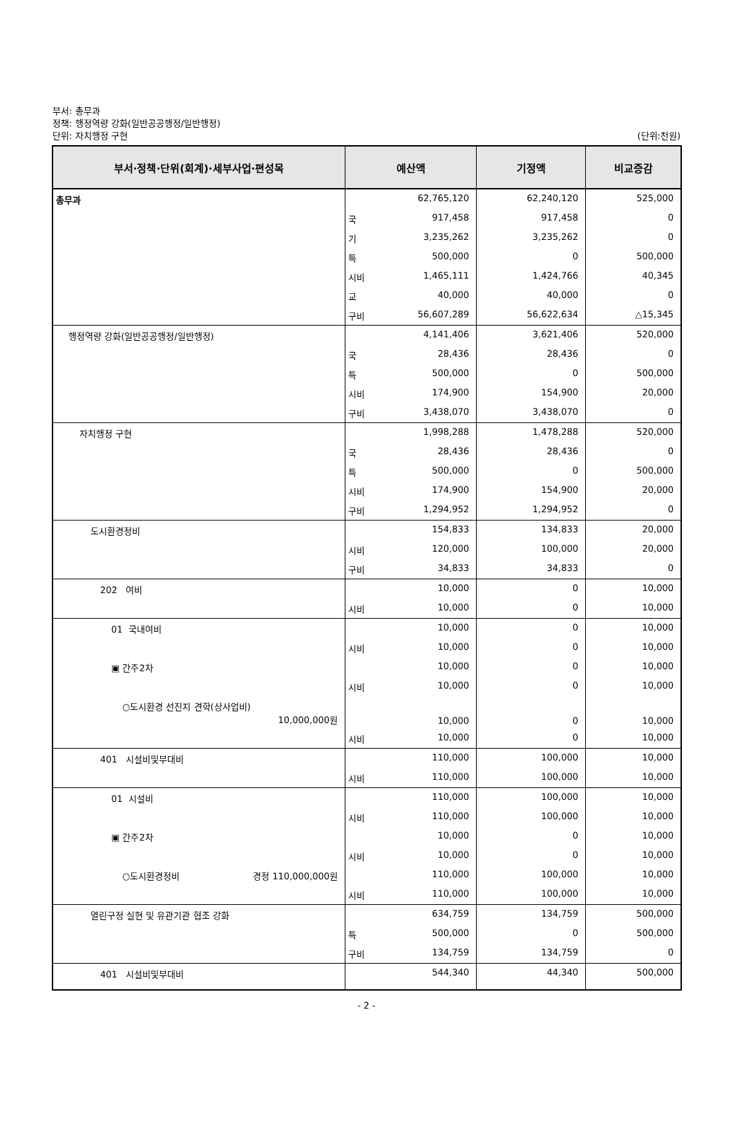부서: 총무과
정책: 행정역량 강화(일반공공행정/일반행정)
단위: 자치행정 구현
(단위:천원)
| 부서·정책·단위(회계)·세부사업·편성목 | 예산액 | | 기정액 | 비교증감 |
| --- | --- | --- | --- | --- |
| 총무과 | | 62,765,120 | 62,240,120 | 525,000 |
| | 국 | 917,458 | 917,458 | 0 |
| | 기 | 3,235,262 | 3,235,262 | 0 |
| | 특 | 500,000 | 0 | 500,000 |
| | 시비 | 1,465,111 | 1,424,766 | 40,345 |
| | 교 | 40,000 | 40,000 | 0 |
| | 구비 | 56,607,289 | 56,622,634 | △15,345 |
| 행정역량 강화(일반공공행정/일반행정) | | 4,141,406 | 3,621,406 | 520,000 |
| | 국 | 28,436 | 28,436 | 0 |
| | 특 | 500,000 | 0 | 500,000 |
| | 시비 | 174,900 | 154,900 | 20,000 |
| | 구비 | 3,438,070 | 3,438,070 | 0 |
| 자치행정 구현 | | 1,998,288 | 1,478,288 | 520,000 |
| | 국 | 28,436 | 28,436 | 0 |
| | 특 | 500,000 | 0 | 500,000 |
| | 시비 | 174,900 | 154,900 | 20,000 |
| | 구비 | 1,294,952 | 1,294,952 | 0 |
| 도시환경정비 | | 154,833 | 134,833 | 20,000 |
| | 시비 | 120,000 | 100,000 | 20,000 |
| | 구비 | 34,833 | 34,833 | 0 |
| 202 여비 | | 10,000 | 0 | 10,000 |
| | 시비 | 10,000 | 0 | 10,000 |
| 01 국내여비 | | 10,000 | 0 | 10,000 |
| | 시비 | 10,000 | 0 | 10,000 |
| ▣ 간주2차 | | 10,000 | 0 | 10,000 |
| | 시비 | 10,000 | 0 | 10,000 |
| ○도시환경 선진지 견학(상사업비) 10,000,000원 | | 10,000 | 0 | 10,000 |
| | 시비 | 10,000 | 0 | 10,000 |
| 401 시설비및부대비 | | 110,000 | 100,000 | 10,000 |
| | 시비 | 110,000 | 100,000 | 10,000 |
| 01 시설비 | | 110,000 | 100,000 | 10,000 |
| | 시비 | 110,000 | 100,000 | 10,000 |
| ▣ 간주2차 | | 10,000 | 0 | 10,000 |
| | 시비 | 10,000 | 0 | 10,000 |
| ○도시환경정비 경정 110,000,000원 | | 110,000 | 100,000 | 10,000 |
| | 시비 | 110,000 | 100,000 | 10,000 |
| 열린구정 실현 및 유관기관 협조 강화 | | 634,759 | 134,759 | 500,000 |
| | 특 | 500,000 | 0 | 500,000 |
| | 구비 | 134,759 | 134,759 | 0 |
| 401 시설비및부대비 | | 544,340 | 44,340 | 500,000 |
- 2 -